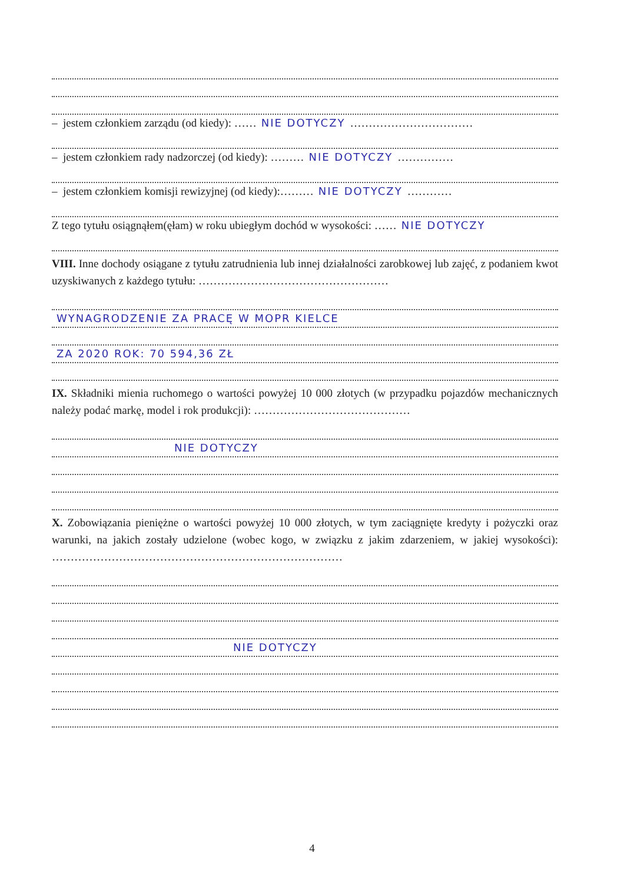– jestem członkiem zarządu (od kiedy): …… NIE DOTYCZY ……………………………
– jestem członkiem rady nadzorczej (od kiedy): ……… NIE DOTYCZY ……………
– jestem członkiem komisji rewizyjnej (od kiedy):……… NIE DOTYCZY …………
Z tego tytułu osiągnąłem(ęłam) w roku ubiegłym dochód w wysokości: …… NIE DOTYCZY
VIII. Inne dochody osiągane z tytułu zatrudnienia lub innej działalności zarobkowej lub zajęć, z podaniem kwot uzyskiwanych z każdego tytułu: ……………………………………………
WYNAGRODZENIE ZA PRACĘ W MOPR KIELCE
ZA 2020 ROK: 70 594,36 ZŁ
IX. Składniki mienia ruchomego o wartości powyżej 10 000 złotych (w przypadku pojazdów mechanicznych należy podać markę, model i rok produkcji): ……………………………………
NIE DOTYCZY
X. Zobowiązania pieniężne o wartości powyżej 10 000 złotych, w tym zaciągnięte kredyty i pożyczki oraz warunki, na jakich zostały udzielone (wobec kogo, w związku z jakim zdarzeniem, w jakiej wysokości): ……………………………………………………………………
NIE DOTYCZY
4